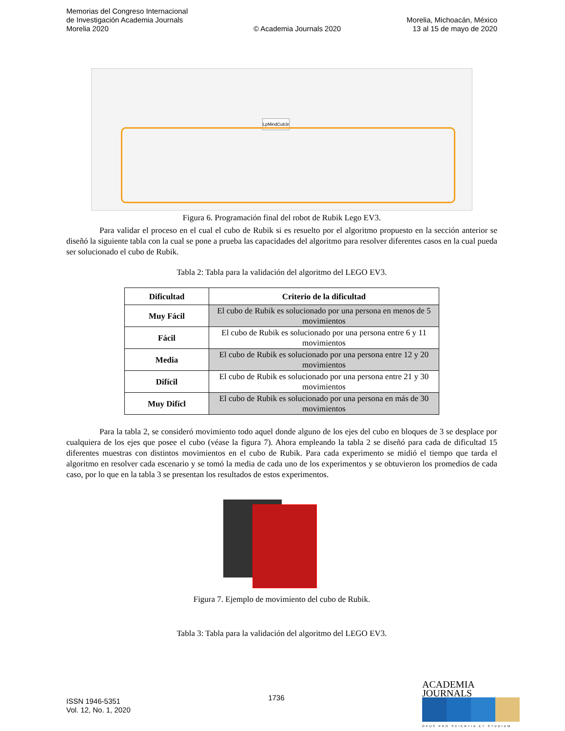Memorias del Congreso Internacional
de Investigación Academia Journals
Morelia 2020
© Academia Journals 2020
Morelia, Michoacán, México
13 al 15 de mayo de 2020
LpMindCub3r
Figura 6. Programación final del robot de Rubik Lego EV3.
Para validar el proceso en el cual el cubo de Rubik si es resuelto por el algoritmo propuesto en la sección anterior se diseñó la siguiente tabla con la cual se pone a prueba las capacidades del algoritmo para resolver diferentes casos en la cual pueda ser solucionado el cubo de Rubik.
Tabla 2: Tabla para la validación del algoritmo del LEGO EV3.
| Dificultad | Criterio de la dificultad |
| --- | --- |
| Muy Fácil | El cubo de Rubik es solucionado por una persona en menos de 5 movimientos |
| Fácil | El cubo de Rubik es solucionado por una persona entre 6 y 11 movimientos |
| Media | El cubo de Rubik es solucionado por una persona entre 12 y 20 movimientos |
| Difícil | El cubo de Rubik es solucionado por una persona entre 21 y 30 movimientos |
| Muy Difícl | El cubo de Rubik es solucionado por una persona en más de 30 movimientos |
Para la tabla 2, se consideró movimiento todo aquel donde alguno de los ejes del cubo en bloques de 3 se desplace por cualquiera de los ejes que posee el cubo (véase la figura 7). Ahora empleando la tabla 2 se diseñó para cada de dificultad 15 diferentes muestras con distintos movimientos en el cubo de Rubik. Para cada experimento se midió el tiempo que tarda el algoritmo en resolver cada escenario y se tomó la media de cada uno de los experimentos y se obtuvieron los promedios de cada caso, por lo que en la tabla 3 se presentan los resultados de estos experimentos.
Figura 7. Ejemplo de movimiento del cubo de Rubik.
Tabla 3: Tabla para la validación del algoritmo del LEGO EV3.
ISSN 1946-5351
Vol. 12, No. 1, 2020
1736
ACADEMIA JOURNALS
OPUS PRO SCIENTIA ET STUDIUM